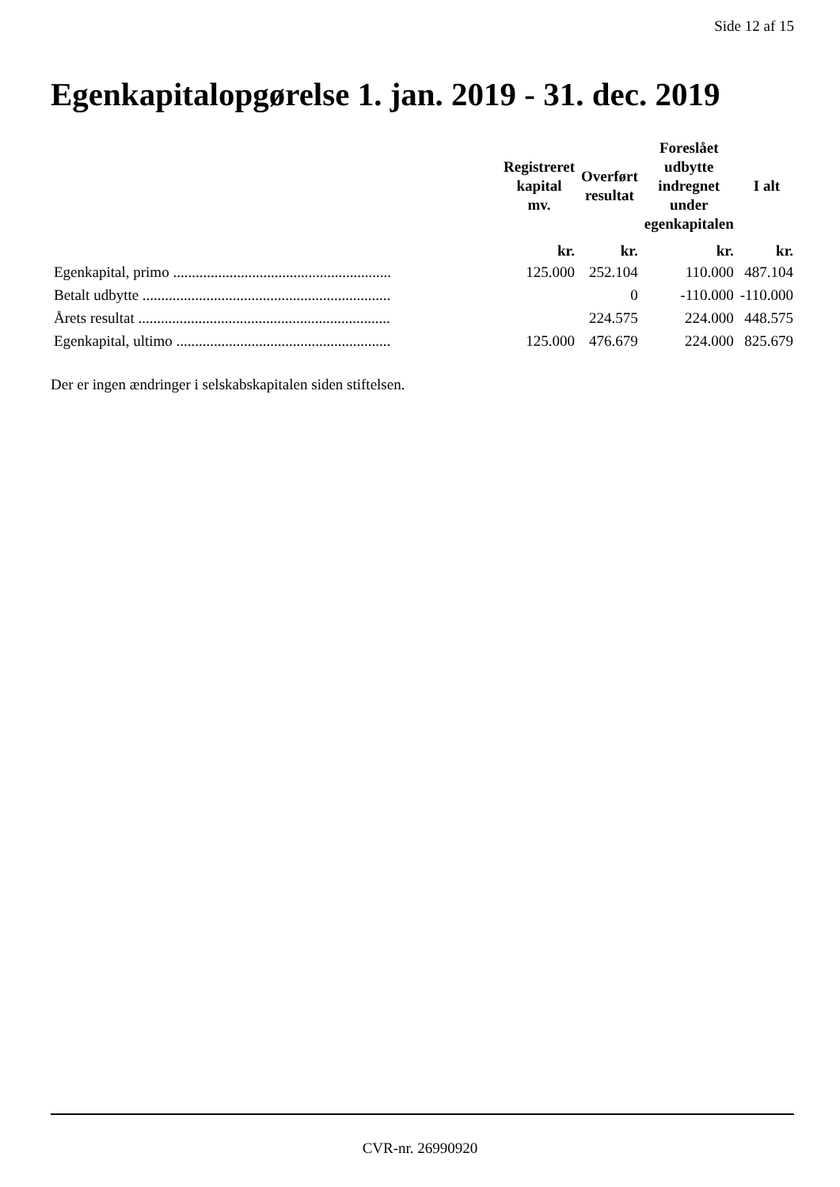Side 12 af 15
Egenkapitalopgørelse 1. jan. 2019 - 31. dec. 2019
| | Registreret kapital mv. | Overført resultat | Foreslået udbytte indregnet under egenkapitalen | I alt |
| --- | --- | --- | --- | --- |
| | kr. | kr. | kr. | kr. |
| Egenkapital, primo .......................................................... | 125.000 | 252.104 | 110.000 | 487.104 |
| Betalt udbytte .................................................................. | | 0 | -110.000 | -110.000 |
| Årets resultat ................................................................... | | 224.575 | 224.000 | 448.575 |
| Egenkapital, ultimo ......................................................... | 125.000 | 476.679 | 224.000 | 825.679 |
Der er ingen ændringer i selskabskapitalen siden stiftelsen.
CVR-nr. 26990920